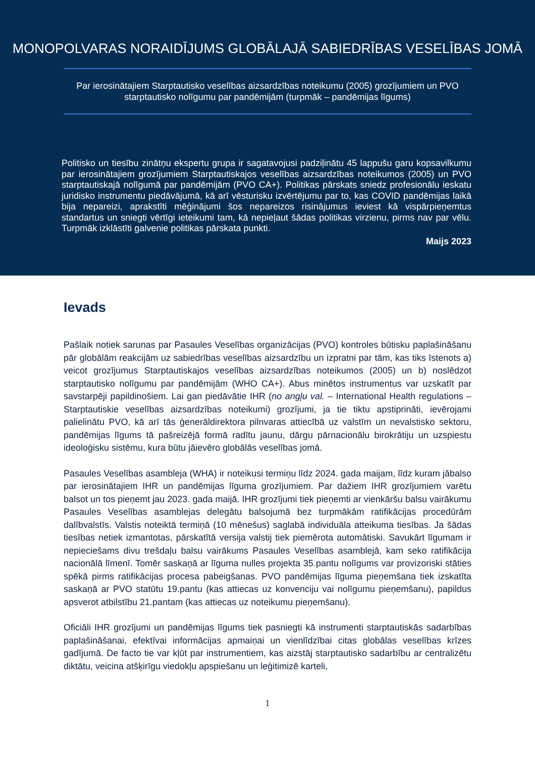MONOPOLVARAS NORAIDĪJUMS GLOBĀLAJĀ SABIEDRĪBAS VESELĪBAS JOMĀ
Par ierosinātajiem Starptautisko veselības aizsardzības noteikumu (2005) grozījumiem un PVO starptautisko nolīgumu par pandēmijām (turpmāk – pandēmijas līgums)
Politisko un tiesību zinātņu ekspertu grupa ir sagatavojusi padziļinātu 45 lappušu garu kopsavilkumu par ierosinātajiem grozījumiem Starptautiskajos veselības aizsardzības noteikumos (2005) un PVO starptautiskajā nolīgumā par pandēmijām (PVO CA+). Politikas pārskats sniedz profesionālu ieskatu juridisko instrumentu piedāvājumā, kā arī vēsturisku izvērtējumu par to, kas COVID pandēmijas laikā bija nepareizi, aprakstīti mēģinājumi šos nepareizos risinājumus ieviest kā vispārpieņemtus standartus un sniegti vērtīgi ieteikumi tam, kā nepieļaut šādas politikas virzienu, pirms nav par vēlu. Turpmāk izklāstīti galvenie politikas pārskata punkti.
Maijs 2023
Ievads
Pašlaik notiek sarunas par Pasaules Veselības organizācijas (PVO) kontroles būtisku paplašināšanu pār globālām reakcijām uz sabiedrības veselības aizsardzību un izpratni par tām, kas tiks īstenots a) veicot grozījumus Starptautiskajos veselības aizsardzības noteikumos (2005) un b) noslēdzot starptautisko nolīgumu par pandēmijām (WHO CA+). Abus minētos instrumentus var uzskatīt par savstarpēji papildinošiem. Lai gan piedāvātie IHR (no angļu val. – International Health regulations – Starptautiskie veselības aizsardzības noteikumi) grozījumi, ja tie tiktu apstiprināti, ievērojami palielinātu PVO, kā arī tās ģenerāldirektora pilnvaras attiecībā uz valstīm un nevalstisko sektoru, pandēmijas līgums tā pašreizējā formā radītu jaunu, dārgu pārnacionālu birokrātiju un uzspiestu ideoloģisku sistēmu, kura būtu jāievēro globālās veselības jomā.
Pasaules Veselības asambleja (WHA) ir noteikusi termiņu līdz 2024. gada maijam, līdz kuram jābalso par ierosinātajiem IHR un pandēmijas līguma grozījumiem. Par dažiem IHR grozījumiem varētu balsot un tos pieņemt jau 2023. gada maijā. IHR grozījumi tiek pieņemti ar vienkāršu balsu vairākumu Pasaules Veselības asamblejas delegātu balsojumā bez turpmākām ratifikācijas procedūrām dalībvalstīs. Valstis noteiktā termiņā (10 mēnešus) saglabā individuāla atteikuma tiesības. Ja šādas tiesības netiek izmantotas, pārskatītā versija valstij tiek piemērota automātiski. Savukārt līgumam ir nepieciešams divu trešdaļu balsu vairākums Pasaules Veselības asamblejā, kam seko ratifikācija nacionālā līmenī. Tomēr saskaņā ar līguma nulles projekta 35.pantu nolīgums var provizoriski stāties spēkā pirms ratifikācijas procesa pabeigšanas. PVO pandēmijas līguma pieņemšana tiek izskatīta saskaņā ar PVO statūtu 19.pantu (kas attiecas uz konvenciju vai nolīgumu pieņemšanu), papildus apsverot atbilstību 21.pantam (kas attiecas uz noteikumu pieņemšanu).
Oficiāli IHR grozījumi un pandēmijas līgums tiek pasniegti kā instrumenti starptautiskās sadarbības paplašināšanai, efektīvai informācijas apmaiņai un vienlīdzībai citas globālas veselības krīzes gadījumā. De facto tie var kļūt par instrumentiem, kas aizstāj starptautisko sadarbību ar centralizētu diktātu, veicina atšķirīgu viedokļu apspiešanu un leģitimizē karteli,
1